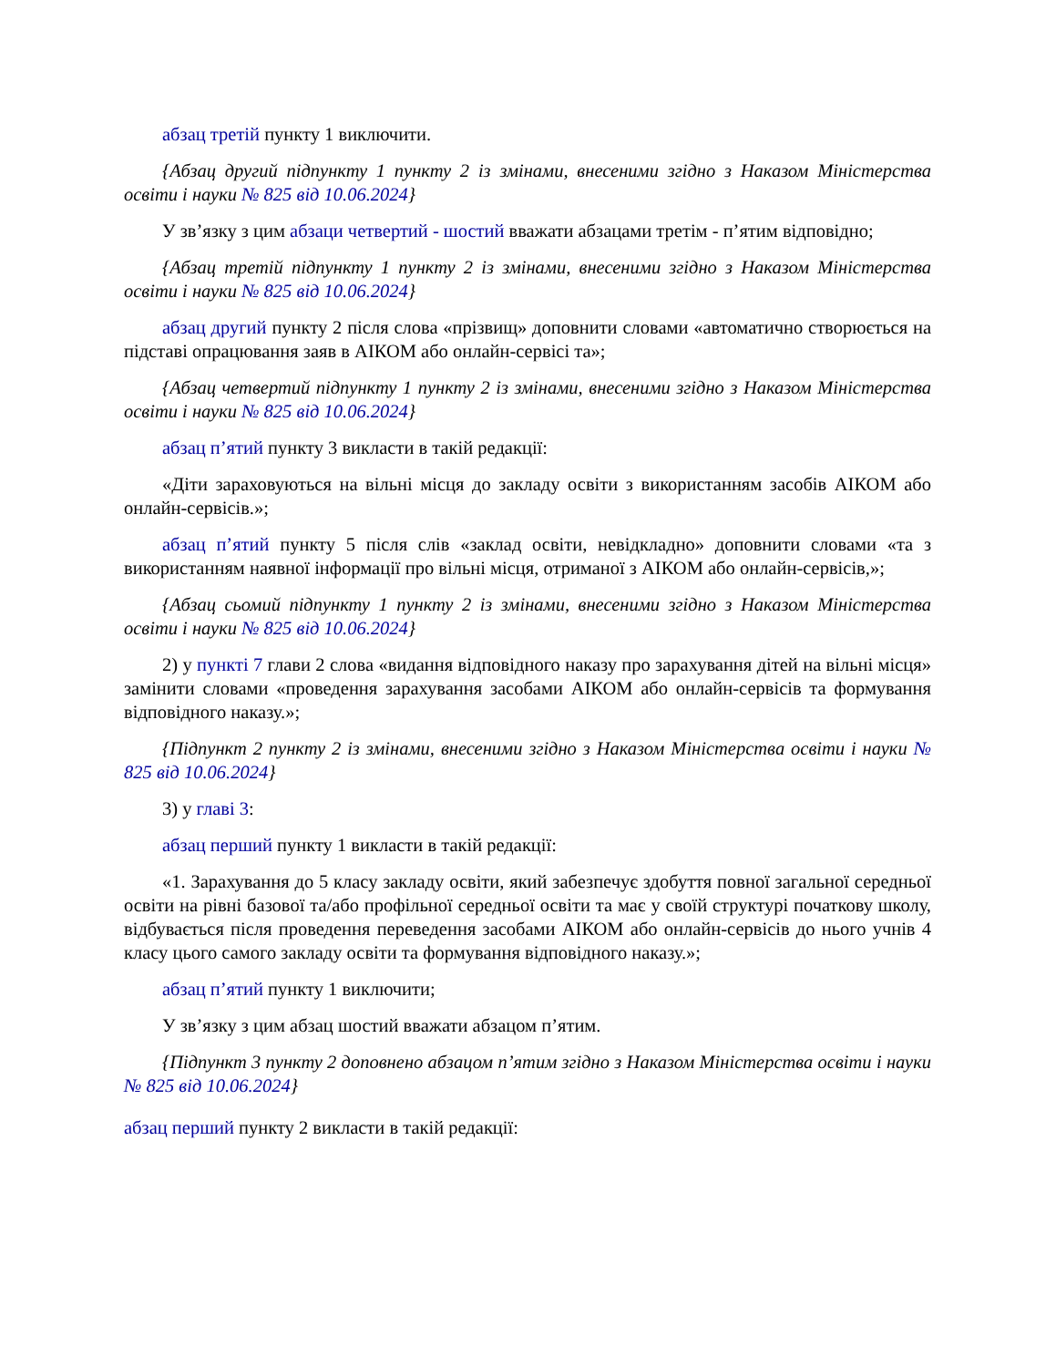абзац третій пункту 1 виключити.
{Абзац другий підпункту 1 пункту 2 із змінами, внесеними згідно з Наказом Міністерства освіти і науки № 825 від 10.06.2024}
У зв’язку з цим абзаци четвертий - шостий вважати абзацами третім - п’ятим відповідно;
{Абзац третій підпункту 1 пункту 2 із змінами, внесеними згідно з Наказом Міністерства освіти і науки № 825 від 10.06.2024}
абзац другий пункту 2 після слова «прізвищ» доповнити словами «автоматично створюється на підставі опрацювання заяв в АІКОМ або онлайн-сервісі та»;
{Абзац четвертий підпункту 1 пункту 2 із змінами, внесеними згідно з Наказом Міністерства освіти і науки № 825 від 10.06.2024}
абзац п’ятий пункту 3 викласти в такій редакції:
«Діти зараховуються на вільні місця до закладу освіти з використанням засобів АІКОМ або онлайн-сервісів.»;
абзац п’ятий пункту 5 після слів «заклад освіти, невідкладно» доповнити словами «та з використанням наявної інформації про вільні місця, отриманої з АІКОМ або онлайн-сервісів,»;
{Абзац сьомий підпункту 1 пункту 2 із змінами, внесеними згідно з Наказом Міністерства освіти і науки № 825 від 10.06.2024}
2) у пункті 7 глави 2 слова «видання відповідного наказу про зарахування дітей на вільні місця» замінити словами «проведення зарахування засобами АІКОМ або онлайн-сервісів та формування відповідного наказу.»;
{Підпункт 2 пункту 2 із змінами, внесеними згідно з Наказом Міністерства освіти і науки № 825 від 10.06.2024}
3) у главі 3:
абзац перший пункту 1 викласти в такій редакції:
«1. Зарахування до 5 класу закладу освіти, який забезпечує здобуття повної загальної середньої освіти на рівні базової та/або профільної середньої освіти та має у своїй структурі початкову школу, відбувається після проведення переведення засобами АІКОМ або онлайн-сервісів до нього учнів 4 класу цього самого закладу освіти та формування відповідного наказу.»;
абзац п’ятий пункту 1 виключити;
У зв’язку з цим абзац шостий вважати абзацом п’ятим.
{Підпункт 3 пункту 2 доповнено абзацом п’ятим згідно з Наказом Міністерства освіти і науки № 825 від 10.06.2024}
абзац перший пункту 2 викласти в такій редакції: